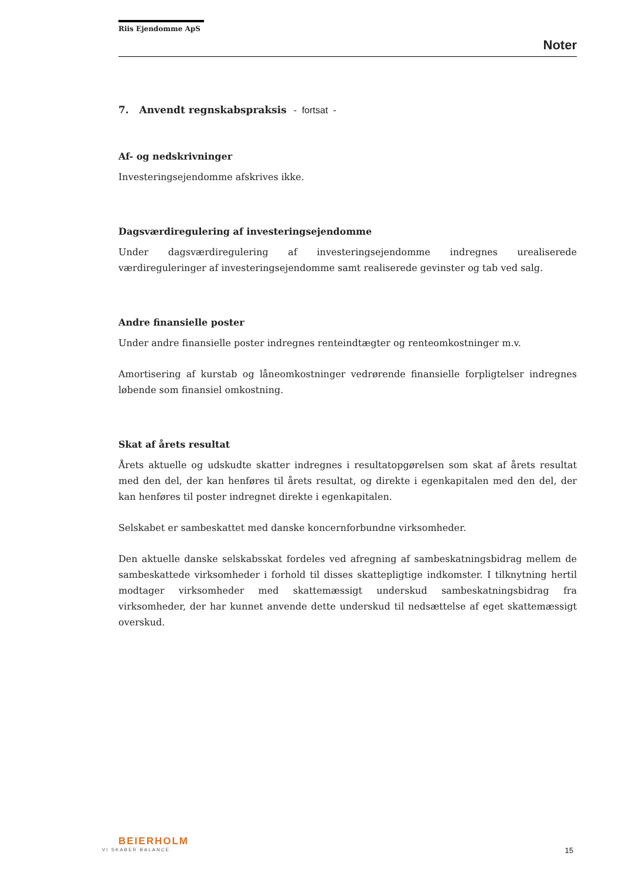Riis Ejendomme ApS
Noter
7. Anvendt regnskabspraksis - fortsat -
Af- og nedskrivninger
Investeringsejendomme afskrives ikke.
Dagsværdiregulering af investeringsejendomme
Under dagsværdiregulering af investeringsejendomme indregnes urealiserede værdireguleringer af investeringsejendomme samt realiserede gevinster og tab ved salg.
Andre finansielle poster
Under andre finansielle poster indregnes renteindtægter og renteomkostninger m.v.
Amortisering af kurstab og låneomkostninger vedrørende finansielle forpligtelser indregnes løbende som finansiel omkostning.
Skat af årets resultat
Årets aktuelle og udskudte skatter indregnes i resultatopgørelsen som skat af årets resultat med den del, der kan henføres til årets resultat, og direkte i egenkapitalen med den del, der kan henføres til poster indregnet direkte i egenkapitalen.
Selskabet er sambeskattet med danske koncernforbundne virksomheder.
Den aktuelle danske selskabsskat fordeles ved afregning af sambeskatningsbidrag mellem de sambeskattede virksomheder i forhold til disses skattepligtige indkomster. I tilknytning hertil modtager virksomheder med skattemæssigt underskud sambeskatningsbidrag fra virksomheder, der har kunnet anvende dette underskud til nedsættelse af eget skattemæssigt overskud.
BEIERHOLM
VI SKABER BALANCE
15